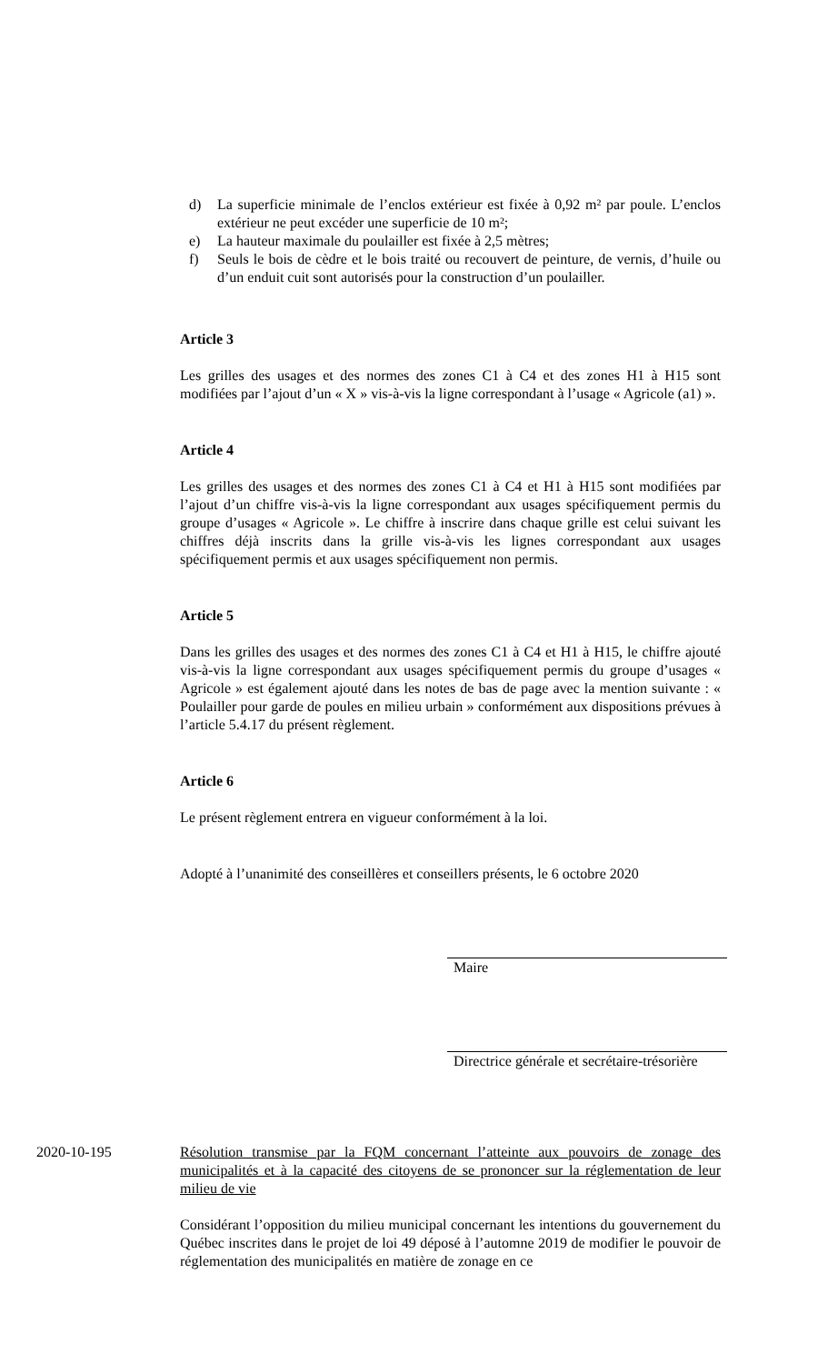d) La superficie minimale de l’enclos extérieur est fixée à 0,92 m² par poule. L’enclos extérieur ne peut excéder une superficie de 10 m²;
e) La hauteur maximale du poulailler est fixée à 2,5 mètres;
f) Seuls le bois de cèdre et le bois traité ou recouvert de peinture, de vernis, d’huile ou d’un enduit cuit sont autorisés pour la construction d’un poulailler.
Article 3
Les grilles des usages et des normes des zones C1 à C4 et des zones H1 à H15 sont modifiées par l’ajout d’un « X » vis-à-vis la ligne correspondant à l’usage « Agricole (a1) ».
Article 4
Les grilles des usages et des normes des zones C1 à C4 et H1 à H15 sont modifiées par l’ajout d’un chiffre vis-à-vis la ligne correspondant aux usages spécifiquement permis du groupe d’usages « Agricole ». Le chiffre à inscrire dans chaque grille est celui suivant les chiffres déjà inscrits dans la grille vis-à-vis les lignes correspondant aux usages spécifiquement permis et aux usages spécifiquement non permis.
Article 5
Dans les grilles des usages et des normes des zones C1 à C4 et H1 à H15, le chiffre ajouté vis-à-vis la ligne correspondant aux usages spécifiquement permis du groupe d’usages « Agricole » est également ajouté dans les notes de bas de page avec la mention suivante : « Poulailler pour garde de poules en milieu urbain » conformément aux dispositions prévues à l’article 5.4.17 du présent règlement.
Article 6
Le présent règlement entrera en vigueur conformément à la loi.
Adopté à l’unanimité des conseillères et conseillers présents, le 6 octobre 2020
Maire
Directrice générale et secrétaire-trésorière
2020-10-195 Résolution transmise par la FQM concernant l’atteinte aux pouvoirs de zonage des municipalités et à la capacité des citoyens de se prononcer sur la réglementation de leur milieu de vie
Considérant l’opposition du milieu municipal concernant les intentions du gouvernement du Québec inscrites dans le projet de loi 49 déposé à l’automne 2019 de modifier le pouvoir de réglementation des municipalités en matière de zonage en ce